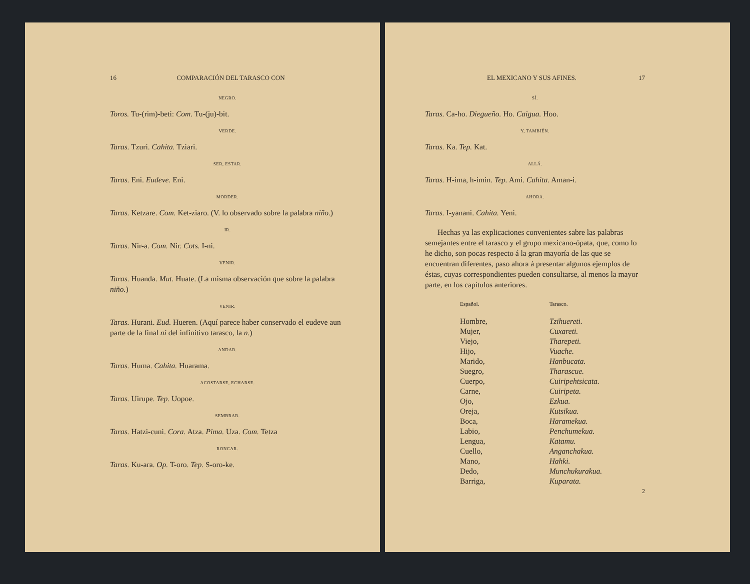16 COMPARACIÓN DEL TARASCO CON
NEGRO.
Toros. Tu-(rim)-beti: Com. Tu-(ju)-bit.
VERDE.
Taras. Tzuri. Cahita. Tziari.
SER, ESTAR.
Taras. Eni. Eudeve. Eni.
MORDER.
Taras. Ketzare. Com. Ket-ziaro. (V. lo observado sobre la palabra niño.)
IR.
Taras. Nir-a. Com. Nir. Cots. I-ni.
VENIR.
Taras. Huanda. Mut. Huate. (La misma observación que sobre la palabra niño.)
VENIR.
Taras. Hurani. Eud. Hueren. (Aquí parece haber conservado el eudeve aun parte de la final ni del infinitivo tarasco, la n.)
ANDAR.
Taras. Huma. Cahita. Huarama.
ACOSTARSE, ECHARSE.
Taras. Uirupe. Tep. Uopoe.
SEMBRAR.
Taras. Hatzi-cuni. Cora. Atza. Pima. Uza. Com. Tetza
RONCAR.
Taras. Ku-ara. Op. T-oro. Tep. S-oro-ke.
EL MEXICANO Y SUS AFINES. 17
SÍ.
Taras. Ca-ho. Diegueño. Ho. Caigua. Hoo.
Y, TAMBIÉN.
Taras. Ka. Tep. Kat.
ALLÁ.
Taras. H-ima, h-imin. Tep. Ami. Cahita. Aman-i.
AHORA.
Taras. I-yanani. Cahita. Yeni.
Hechas ya las explicaciones convenientes sabre las palabras semejantes entre el tarasco y el grupo mexicano-ópata, que, como lo he dicho, son pocas respecto á la gran mayoría de las que se encuentran diferentes, paso ahora á presentar algunos ejemplos de éstas, cuyas correspondientes pueden consultarse, al menos la mayor parte, en los capítulos anteriores.
| Español. | Tarasco. |
| --- | --- |
| Hombre, | Tzihuereti. |
| Mujer, | Cuxareti. |
| Viejo, | Tharepeti. |
| Hijo, | Vuache. |
| Marido, | Hanbucata. |
| Suegro, | Tharascue. |
| Cuerpo, | Cuiripehtsicata. |
| Carne, | Cuiripeta. |
| Ojo, | Ezkua. |
| Oreja, | Kutsikua. |
| Boca, | Haramekua. |
| Labio, | Penchumekua. |
| Lengua, | Katamu. |
| Cuello, | Anganchakua. |
| Mano, | Hahki. |
| Dedo, | Munchukurakua. |
| Barriga, | Kuparata. |
2